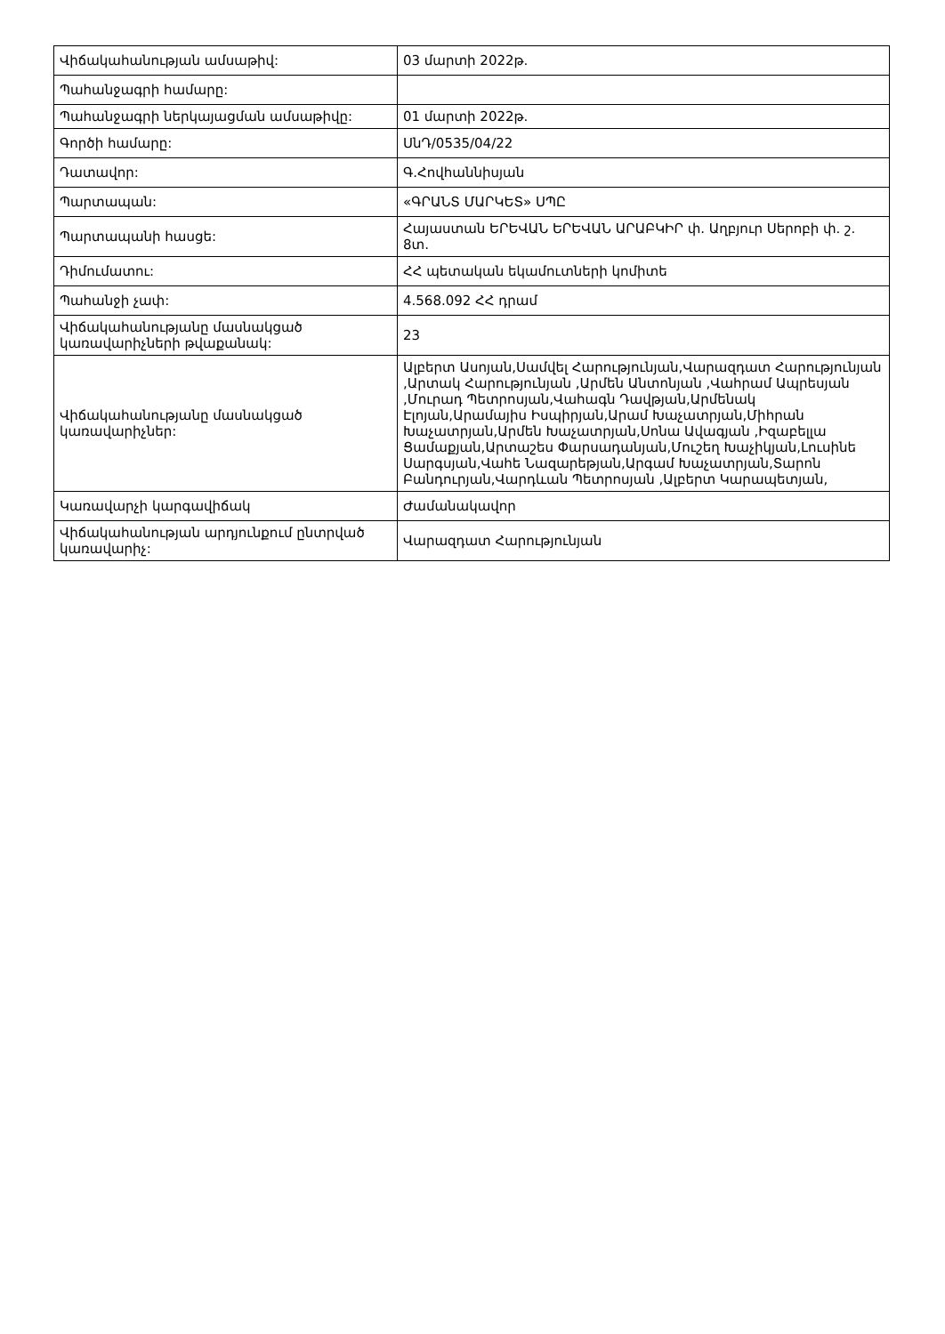| Վիճակահանության ամսաթիվ: | 03 մարտի 2022թ. |
| Պահանջագրի համարը: | |
| Պահանջագրի ներկայացման ամսաթիվը: | 01 մարտի 2022թ. |
| Գործի համարը: | ՍնԴ/0535/04/22 |
| Դատավոր: | Գ.Հովհաննիսյան |
| Պարտապան: | «ԳՐԱՆՏ ՄԱՐԿԵՏ» ՍՊԸ |
| Պարտապանի հասցե: | Հայաստան ԵՐԵՎԱՆ ԵՐԵՎԱՆ ԱՐԱԲԿԻՐ փ. Աղբյուր Սերոբի փ. շ. 8տ. |
| Դիմումատու: | ՀՀ պետական եկամուտների կոմիտե |
| Պահանջի չափ: | 4.568.092 ՀՀ դրամ |
| Վիճակահանությանը մասնակցած կառավարիչների թվաքանակ: | 23 |
| Վիճակահանությանը մասնակցած կառավարիչներ: | Ալբերտ Ասոյան,Սամվել Հարությունյան,Վարազդատ Հարությունյան ,Արտակ Հարությունյան ,Արմեն Անտոնյան ,Վահրամ Ապրեսյան ,Մուրադ Պետրոսյան,Վահագն Դավթյան,Արմենակ Էլոյան,Արամայիս Իսպիրյան,Արամ Խաչատրյան,Միհրան Խաչատրյան,Արմեն Խաչատրյան,Սոնա Ավագյան ,Իզաբելլա Ցամաքյան,Արտաշես Փարսադանյան,Մուշեղ Խաչիկյան,Լուսինե Սարգսյան,Վահե Նազարեթյան,Արգամ Խաչատրյան,Տարոն Բանդուրյան,Վարդևան Պետրոսյան ,Ալբերտ Կարապետյան, |
| Կառավարչի կարգավիճակ | Ժամանակավոր |
| Վիճակահանության արդյունքում ընտրված կառավարիչ: | Վարազդատ Հարությունյան |